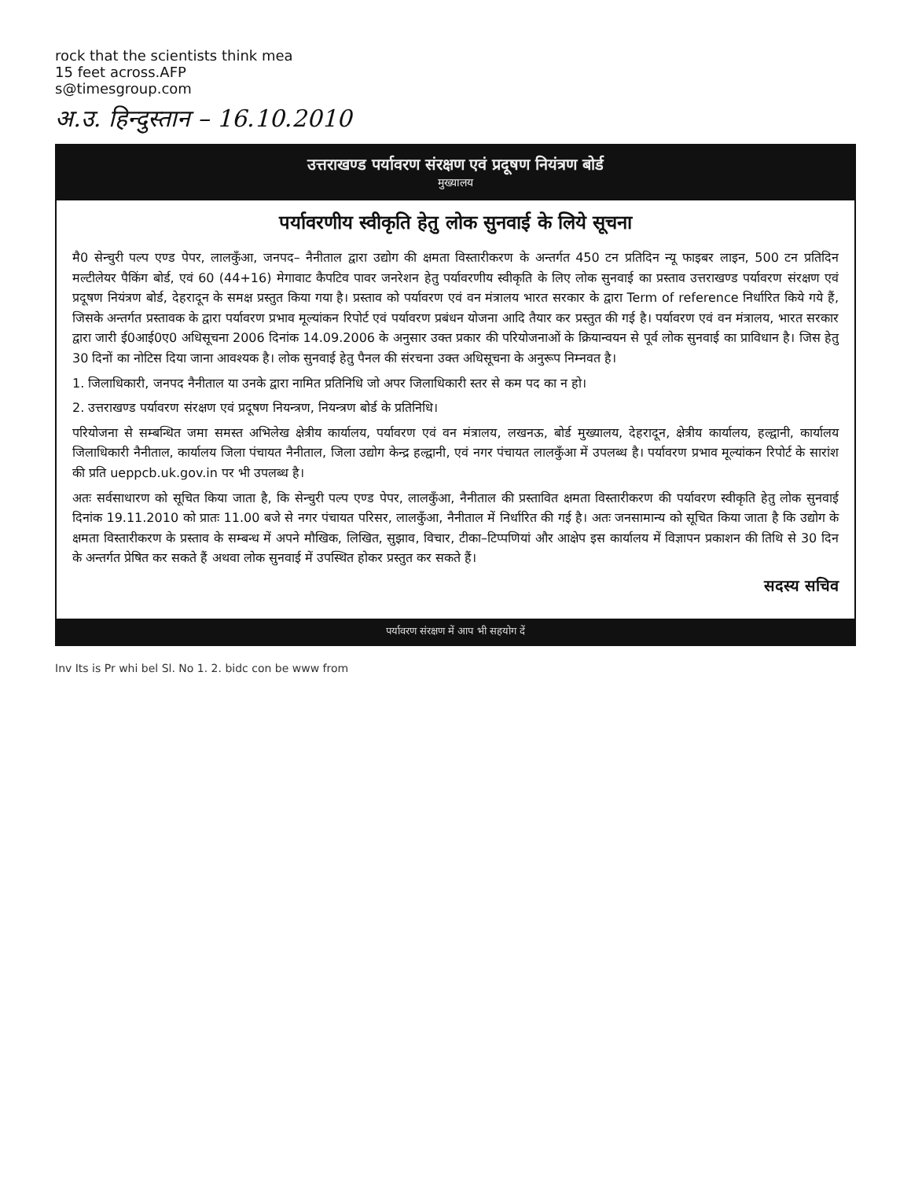rock that the scientists think mea
15 feet across.AFP
s@timesgroup.com
अ.उ. हिन्दुस्तान – 16.10.2010
उत्तराखण्ड पर्यावरण संरक्षण एवं प्रदूषण नियंत्रण बोर्ड
मुख्यालय
पर्यावरणीय स्वीकृति हेतु लोक सुनवाई के लिये सूचना
मै0 सेन्चुरी पल्प एण्ड पेपर, लालकुँआ, जनपद– नैनीताल द्वारा उद्योग की क्षमता विस्तारीकरण के अन्तर्गत 450 टन प्रतिदिन न्यू फाइबर लाइन, 500 टन प्रतिदिन मल्टीलेयर पैकिंग बोर्ड, एवं 60 (44+16) मेगावाट कैपटिव पावर जनरेशन हेतु पर्यावरणीय स्वीकृति के लिए लोक सुनवाई का प्रस्ताव उत्तराखण्ड पर्यावरण संरक्षण एवं प्रदूषण नियंत्रण बोर्ड, देहरादून के समक्ष प्रस्तुत किया गया है। प्रस्ताव को पर्यावरण एवं वन मंत्रालय भारत सरकार के द्वारा Term of reference निर्धारित किये गये हैं, जिसके अन्तर्गत प्रस्तावक के द्वारा पर्यावरण प्रभाव मूल्यांकन रिपोर्ट एवं पर्यावरण प्रबंधन योजना आदि तैयार कर प्रस्तुत की गई है। पर्यावरण एवं वन मंत्रालय, भारत सरकार द्वारा जारी ई0आई0ए0 अधिसूचना 2006 दिनांक 14.09.2006 के अनुसार उक्त प्रकार की परियोजनाओं के क्रियान्वयन से पूर्व लोक सुनवाई का प्राविधान है। जिस हेतु 30 दिनों का नोटिस दिया जाना आवश्यक है। लोक सुनवाई हेतु पैनल की संरचना उक्त अधिसूचना के अनुरूप निम्नवत है।
1. जिलाधिकारी, जनपद नैनीताल या उनके द्वारा नामित प्रतिनिधि जो अपर जिलाधिकारी स्तर से कम पद का न हो।
2. उत्तराखण्ड पर्यावरण संरक्षण एवं प्रदूषण नियन्त्रण, नियन्त्रण बोर्ड के प्रतिनिधि।
परियोजना से सम्बन्धित जमा समस्त अभिलेख क्षेत्रीय कार्यालय, पर्यावरण एवं वन मंत्रालय, लखनऊ, बोर्ड मुख्यालय, देहरादून, क्षेत्रीय कार्यालय, हल्द्वानी, कार्यालय जिलाधिकारी नैनीताल, कार्यालय जिला पंचायत नैनीताल, जिला उद्योग केन्द्र हल्द्वानी, एवं नगर पंचायत लालकुँआ में उपलब्ध है। पर्यावरण प्रभाव मूल्यांकन रिपोर्ट के सारांश की प्रति ueppcb.uk.gov.in पर भी उपलब्ध है।
अतः सर्वसाधारण को सूचित किया जाता है, कि सेन्चुरी पल्प एण्ड पेपर, लालकुँआ, नैनीताल की प्रस्तावित क्षमता विस्तारीकरण की पर्यावरण स्वीकृति हेतु लोक सुनवाई दिनांक 19.11.2010 को प्रातः 11.00 बजे से नगर पंचायत परिसर, लालकुँआ, नैनीताल में निर्धारित की गई है। अतः जनसामान्य को सूचित किया जाता है कि उद्योग के क्षमता विस्तारीकरण के प्रस्ताव के सम्बन्ध में अपने मौखिक, लिखित, सुझाव, विचार, टीका–टिप्पणियां और आक्षेप इस कार्यालय में विज्ञापन प्रकाशन की तिथि से 30 दिन के अन्तर्गत प्रेषित कर सकते हैं अथवा लोक सुनवाई में उपस्थित होकर प्रस्तुत कर सकते हैं।
सदस्य सचिव
पर्यावरण संरक्षण में आप भी सहयोग दें
Inv Its is Pr whi bel Sl. No 1. 2. bidc con be www from